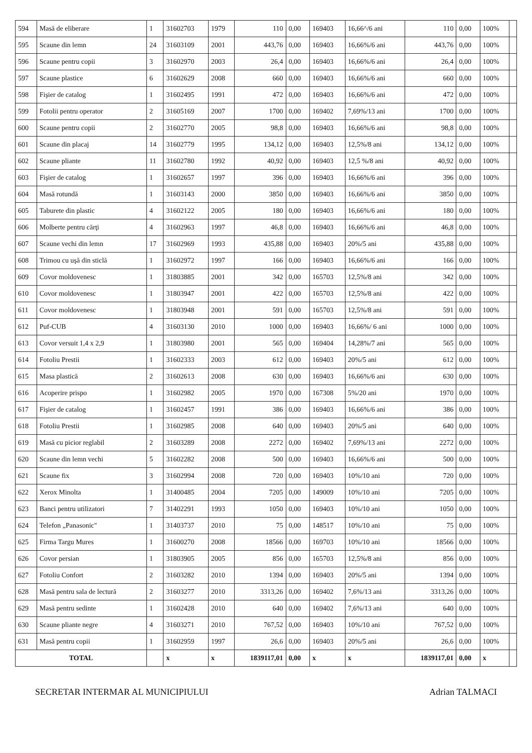| 594 | Masă de eliberare | 1 | 31602703 | 1979 | 110 | 0,00 | 169403 | 16,66^/6 ani | 110 | 0,00 | 100% | |
| 595 | Scaune din lemn | 24 | 31603109 | 2001 | 443,76 | 0,00 | 169403 | 16,66%/6 ani | 443,76 | 0,00 | 100% | |
| 596 | Scaune pentru copii | 3 | 31602970 | 2003 | 26,4 | 0,00 | 169403 | 16,66%/6 ani | 26,4 | 0,00 | 100% | |
| 597 | Scaune plastice | 6 | 31602629 | 2008 | 660 | 0,00 | 169403 | 16,66%/6 ani | 660 | 0,00 | 100% | |
| 598 | Fişier de catalog | 1 | 31602495 | 1991 | 472 | 0,00 | 169403 | 16,66%/6 ani | 472 | 0,00 | 100% | |
| 599 | Fotolii pentru operator | 2 | 31605169 | 2007 | 1700 | 0,00 | 169402 | 7,69%/13 ani | 1700 | 0,00 | 100% | |
| 600 | Scaune pentru copii | 2 | 31602770 | 2005 | 98,8 | 0,00 | 169403 | 16,66%/6 ani | 98,8 | 0,00 | 100% | |
| 601 | Scaune din placaj | 14 | 31602779 | 1995 | 134,12 | 0,00 | 169403 | 12,5%/8 ani | 134,12 | 0,00 | 100% | |
| 602 | Scaune pliante | 11 | 31602780 | 1992 | 40,92 | 0,00 | 169403 | 12,5 %/8 ani | 40,92 | 0,00 | 100% | |
| 603 | Fişier de catalog | 1 | 31602657 | 1997 | 396 | 0,00 | 169403 | 16,66%/6 ani | 396 | 0,00 | 100% | |
| 604 | Masă rotundă | 1 | 31603143 | 2000 | 3850 | 0,00 | 169403 | 16,66%/6 ani | 3850 | 0,00 | 100% | |
| 605 | Taburete din plastic | 4 | 31602122 | 2005 | 180 | 0,00 | 169403 | 16,66%/6 ani | 180 | 0,00 | 100% | |
| 606 | Molberte pentru cărţi | 4 | 31602963 | 1997 | 46,8 | 0,00 | 169403 | 16,66%/6 ani | 46,8 | 0,00 | 100% | |
| 607 | Scaune vechi din lemn | 17 | 31602969 | 1993 | 435,88 | 0,00 | 169403 | 20%/5 ani | 435,88 | 0,00 | 100% | |
| 608 | Trimou cu uşă din sticlă | 1 | 31602972 | 1997 | 166 | 0,00 | 169403 | 16,66%/6 ani | 166 | 0,00 | 100% | |
| 609 | Covor moldovenesc | 1 | 31803885 | 2001 | 342 | 0,00 | 165703 | 12,5%/8 ani | 342 | 0,00 | 100% | |
| 610 | Covor moldovenesc | 1 | 31803947 | 2001 | 422 | 0,00 | 165703 | 12,5%/8 ani | 422 | 0,00 | 100% | |
| 611 | Covor moldovenesc | 1 | 31803948 | 2001 | 591 | 0,00 | 165703 | 12,5%/8 ani | 591 | 0,00 | 100% | |
| 612 | Puf-CUB | 4 | 31603130 | 2010 | 1000 | 0,00 | 169403 | 16,66%/ 6 ani | 1000 | 0,00 | 100% | |
| 613 | Covor versuit 1,4 x 2,9 | 1 | 31803980 | 2001 | 565 | 0,00 | 169404 | 14,28%/7 ani | 565 | 0,00 | 100% | |
| 614 | Fotoliu Prestii | 1 | 31602333 | 2003 | 612 | 0,00 | 169403 | 20%/5 ani | 612 | 0,00 | 100% | |
| 615 | Masa plastică | 2 | 31602613 | 2008 | 630 | 0,00 | 169403 | 16,66%/6 ani | 630 | 0,00 | 100% | |
| 616 | Acoperire prispo | 1 | 31602982 | 2005 | 1970 | 0,00 | 167308 | 5%/20 ani | 1970 | 0,00 | 100% | |
| 617 | Fişier de catalog | 1 | 31602457 | 1991 | 386 | 0,00 | 169403 | 16,66%/6 ani | 386 | 0,00 | 100% | |
| 618 | Fotoliu Prestii | 1 | 31602985 | 2008 | 640 | 0,00 | 169403 | 20%/5 ani | 640 | 0,00 | 100% | |
| 619 | Masă cu picior reglabil | 2 | 31603289 | 2008 | 2272 | 0,00 | 169402 | 7,69%/13 ani | 2272 | 0,00 | 100% | |
| 620 | Scaune din lemn vechi | 5 | 31602282 | 2008 | 500 | 0,00 | 169403 | 16,66%/6 ani | 500 | 0,00 | 100% | |
| 621 | Scaune fix | 3 | 31602994 | 2008 | 720 | 0,00 | 169403 | 10%/10 ani | 720 | 0,00 | 100% | |
| 622 | Xerox Minolta | 1 | 31400485 | 2004 | 7205 | 0,00 | 149009 | 10%/10 ani | 7205 | 0,00 | 100% | |
| 623 | Banci pentru utilizatori | 7 | 31402291 | 1993 | 1050 | 0,00 | 169403 | 10%/10 ani | 1050 | 0,00 | 100% | |
| 624 | Telefon „Panasonic" | 1 | 31403737 | 2010 | 75 | 0,00 | 148517 | 10%/10 ani | 75 | 0,00 | 100% | |
| 625 | Firma Targu Mures | 1 | 31600270 | 2008 | 18566 | 0,00 | 169703 | 10%/10 ani | 18566 | 0,00 | 100% | |
| 626 | Covor persian | 1 | 31803905 | 2005 | 856 | 0,00 | 165703 | 12,5%/8 ani | 856 | 0,00 | 100% | |
| 627 | Fotoliu Confort | 2 | 31603282 | 2010 | 1394 | 0,00 | 169403 | 20%/5 ani | 1394 | 0,00 | 100% | |
| 628 | Masă pentru sala de lectură | 2 | 31603277 | 2010 | 3313,26 | 0,00 | 169402 | 7,6%/13 ani | 3313,26 | 0,00 | 100% | |
| 629 | Masă pentru sedinte | 1 | 31602428 | 2010 | 640 | 0,00 | 169402 | 7,6%/13 ani | 640 | 0,00 | 100% | |
| 630 | Scaune pliante negre | 4 | 31603271 | 2010 | 767,52 | 0,00 | 169403 | 10%/10 ani | 767,52 | 0,00 | 100% | |
| 631 | Masă pentru copii | 1 | 31602959 | 1997 | 26,6 | 0,00 | 169403 | 20%/5 ani | 26,6 | 0,00 | 100% | |
| TOTAL | | | x | x | 1839117,01 | 0,00 | x | x | 1839117,01 | 0,00 | x | |
SECRETAR INTERMAR AL MUNICIPIULUI Adrian TALMACI